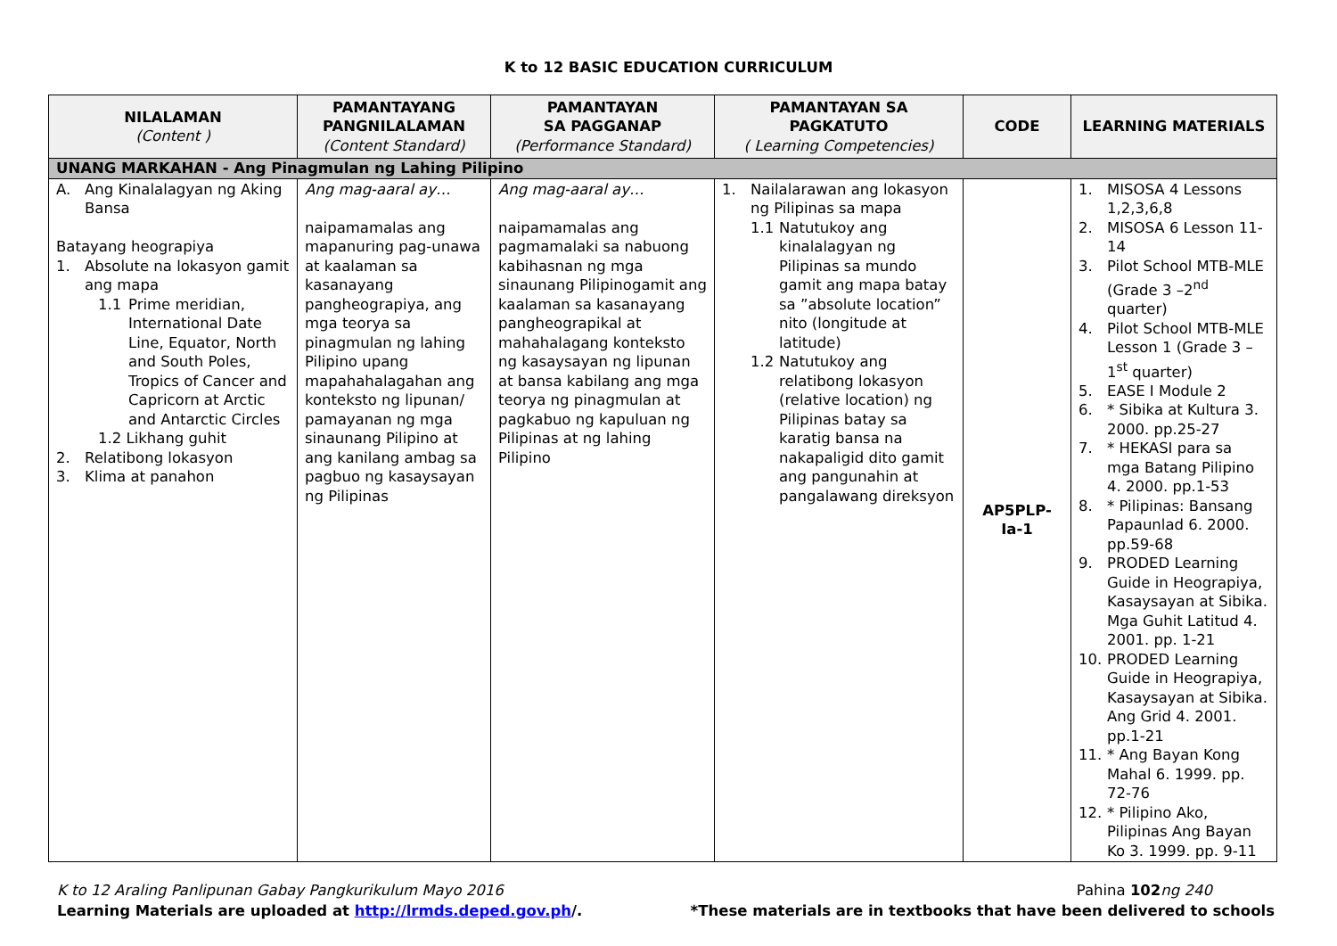K to 12 BASIC EDUCATION CURRICULUM
| NILALAMAN (Content ) | PAMANTAYANG PANGNILALAMAN (Content Standard) | PAMANTAYAN SA PAGGANAP (Performance Standard) | PAMANTAYAN SA PAGKATUTO ( Learning Competencies) | CODE | LEARNING MATERIALS |
| --- | --- | --- | --- | --- | --- |
| UNANG MARKAHAN - Ang Pinagmulan ng Lahing Pilipino | | | | | |
| A. Ang Kinalalagyan ng Aking Bansa Batayang heograpiya 1. Absolute na lokasyon gamit ang mapa 1.1 Prime meridian, International Date Line, Equator, North and South Poles, Tropics of Cancer and Capricorn at Arctic and Antarctic Circles 1.2 Likhang guhit 2. Relatibong lokasyon 3. Klima at panahon | Ang mag-aaral ay… naipamamalas ang mapanuring pag-unawa at kaalaman sa kasanayang pangheograpiya, ang mga teorya sa pinagmulan ng lahing Pilipino upang mapahahalagahan ang konteksto ng lipunan/ pamayanan ng mga sinaunang Pilipino at ang kanilang ambag sa pagbuo ng kasaysayan ng Pilipinas | Ang mag-aaral ay… naipamamalas ang pagmamalaki sa nabuong kabihasnan ng mga sinaunang Pilipinogamit ang kaalaman sa kasanayang pangheograpikal at mahahalagang konteksto ng kasaysayan ng lipunan at bansa kabilang ang mga teorya ng pinagmulan at pagkabuo ng kapuluan ng Pilipinas at ng lahing Pilipino | 1. Nailalarawan ang lokasyon ng Pilipinas sa mapa 1.1 Natutukoy ang kinalalagyan ng Pilipinas sa mundo gamit ang mapa batay sa ”absolute location” nito (longitude at latitude) 1.2 Natutukoy ang relatibong lokasyon (relative location) ng Pilipinas batay sa karatig bansa na nakapaligid dito gamit ang pangunahin at pangalawang direksyon | AP5PLP- Ia-1 | 1. MISOSA 4 Lessons 1,2,3,6,8 2. MISOSA 6 Lesson 11-14 3. Pilot School MTB-MLE (Grade 3 –2<sup>nd</sup> quarter) 4. Pilot School MTB-MLE Lesson 1 (Grade 3 – 1<sup>st</sup> quarter) 5. EASE I Module 2 6. * Sibika at Kultura 3. 2000. pp.25-27 7. * HEKASI para sa mga Batang Pilipino 4. 2000. pp.1-53 8. * Pilipinas: Bansang Papaunlad 6. 2000. pp.59-68 9. PRODED Learning Guide in Heograpiya, Kasaysayan at Sibika. Mga Guhit Latitud 4. 2001. pp. 1-21 10. PRODED Learning Guide in Heograpiya, Kasaysayan at Sibika. Ang Grid 4. 2001. pp.1-21 11. * Ang Bayan Kong Mahal 6. 1999. pp. 72-76 12. * Pilipino Ako, Pilipinas Ang Bayan Ko 3. 1999. pp. 9-11 |
K to 12 Araling Panlipunan Gabay Pangkurikulum Mayo 2016 Pahina 102 ng 240
Learning Materials are uploaded at http://lrmds.deped.gov.ph/. *These materials are in textbooks that have been delivered to schools